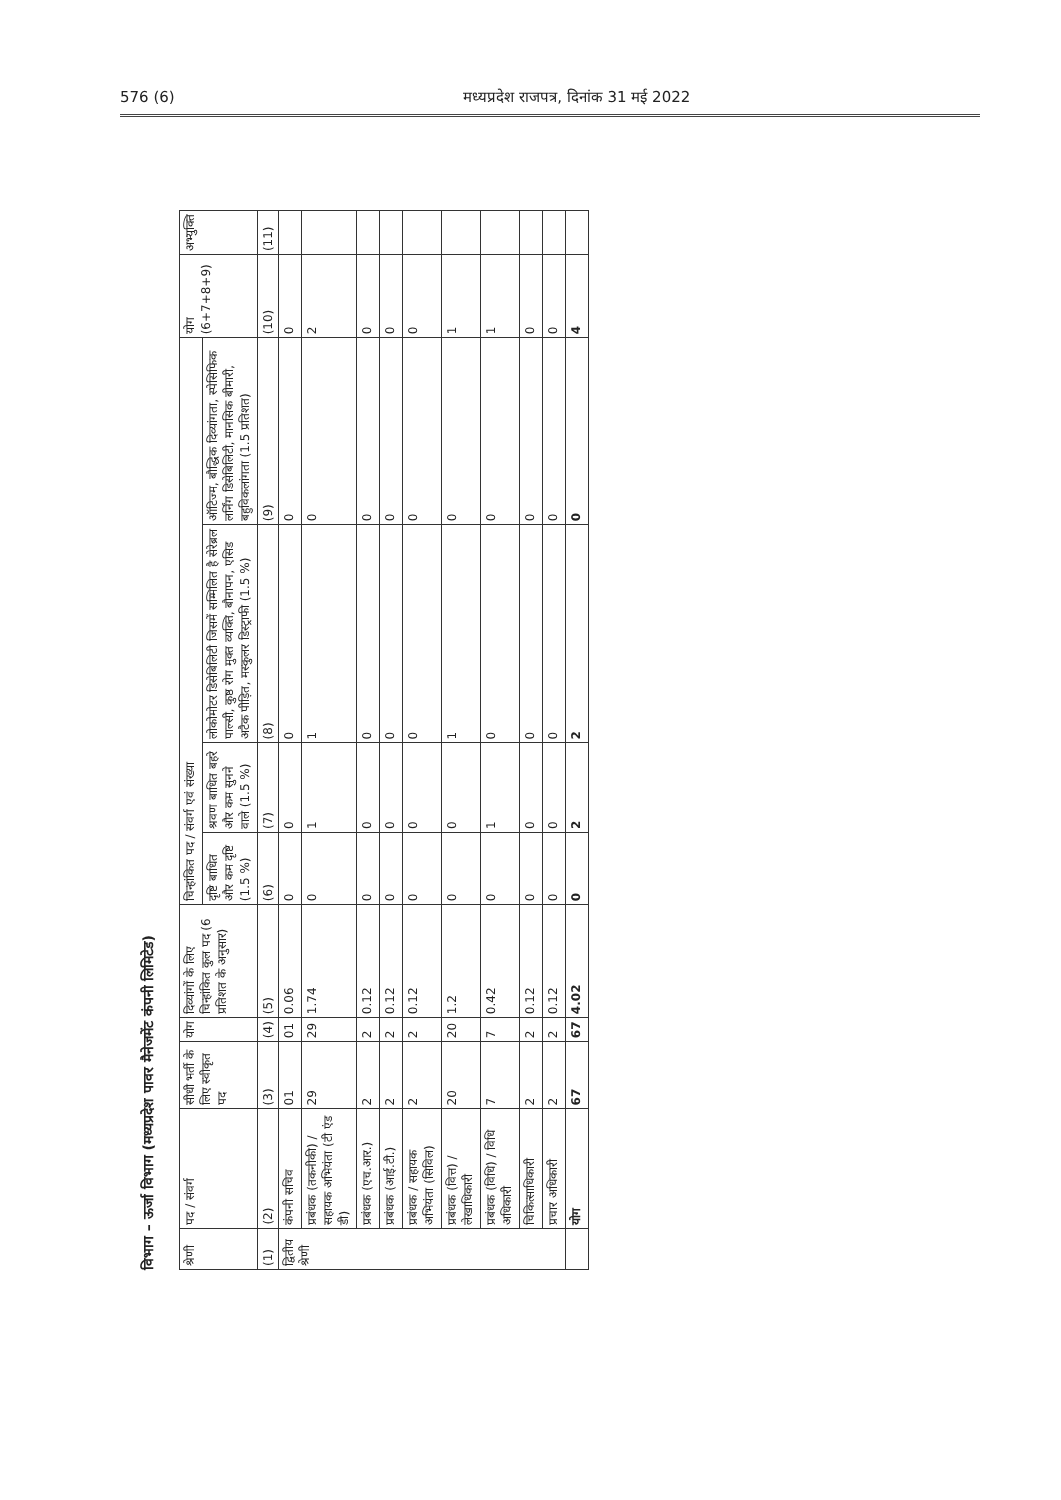576 (6) मध्यप्रदेश राजपत्र, दिनांक 31 मई 2022
विभाग – ऊर्जा विभाग (मध्यप्रदेश पावर मैनेजमेंट कंपनी लिमिटेड)
| श्रेणी | पद / संवर्ग | सीधी भर्ती के लिए स्वीकृत पद | योग | दिव्यांगों के लिए चिन्हांकित कुल पद (6 प्रतिशत के अनुसार) | चिन्हांकित पद / संवर्ग एवं संख्या | | | | योग (6+7+8+9) | अभ्युक्ति |
| --- | --- | --- | --- | --- | --- | --- | --- | --- | --- | --- |
| | | | | | दृष्टि बाधित और कम दृष्टि (1.5 %) | श्रवण बाधित बहरे और कम सुनने वाले (1.5 %) | लोकोमोटर डिसेबिलिटी जिसमें सम्मिलित है सेरेब्रल पाल्सी, कुष्ठ रोग मुक्त व्यक्ति, बौनापन, एसिड अटैक पीड़ित, मस्कुलर डिस्ट्राफी (1.5 %) | ऑटिज्म, बौद्धिक दिव्यांगता, स्पेसिफिक लर्निंग डिसेबिलिटी, मानसिक बीमारी, बहुविकलांगता (1.5 प्रतिशत) | | |
| (1) | (2) | (3) | (4) | (5) | (6) | (7) | (8) | (9) | (10) | (11) |
| द्वितीय श्रेणी | कंपनी सचिव | 01 | 01 | 0.06 | 0 | 0 | 0 | 0 | 0 | |
| | प्रबंधक (तकनीकी) / सहायक अभियंता (टी एंड डी) | 29 | 29 | 1.74 | 0 | 1 | 1 | 0 | 2 | |
| | प्रबंधक (एच.आर.) | 2 | 2 | 0.12 | 0 | 0 | 0 | 0 | 0 | |
| | प्रबंधक (आई.टी.) | 2 | 2 | 0.12 | 0 | 0 | 0 | 0 | 0 | |
| | प्रबंधक / सहायक अभियंता (सिविल) | 2 | 2 | 0.12 | 0 | 0 | 0 | 0 | 0 | |
| | प्रबंधक (वित्त) / लेखाधिकारी | 20 | 20 | 1.2 | 0 | 0 | 1 | 0 | 1 | |
| | प्रबंधक (विधि) / विधि अधिकारी | 7 | 7 | 0.42 | 0 | 1 | 0 | 0 | 1 | |
| | चिकित्साधिकारी | 2 | 2 | 0.12 | 0 | 0 | 0 | 0 | 0 | |
| | प्रचार अधिकारी | 2 | 2 | 0.12 | 0 | 0 | 0 | 0 | 0 | |
| | योग | 67 | 67 | 4.02 | 0 | 2 | 2 | 0 | 4 | |